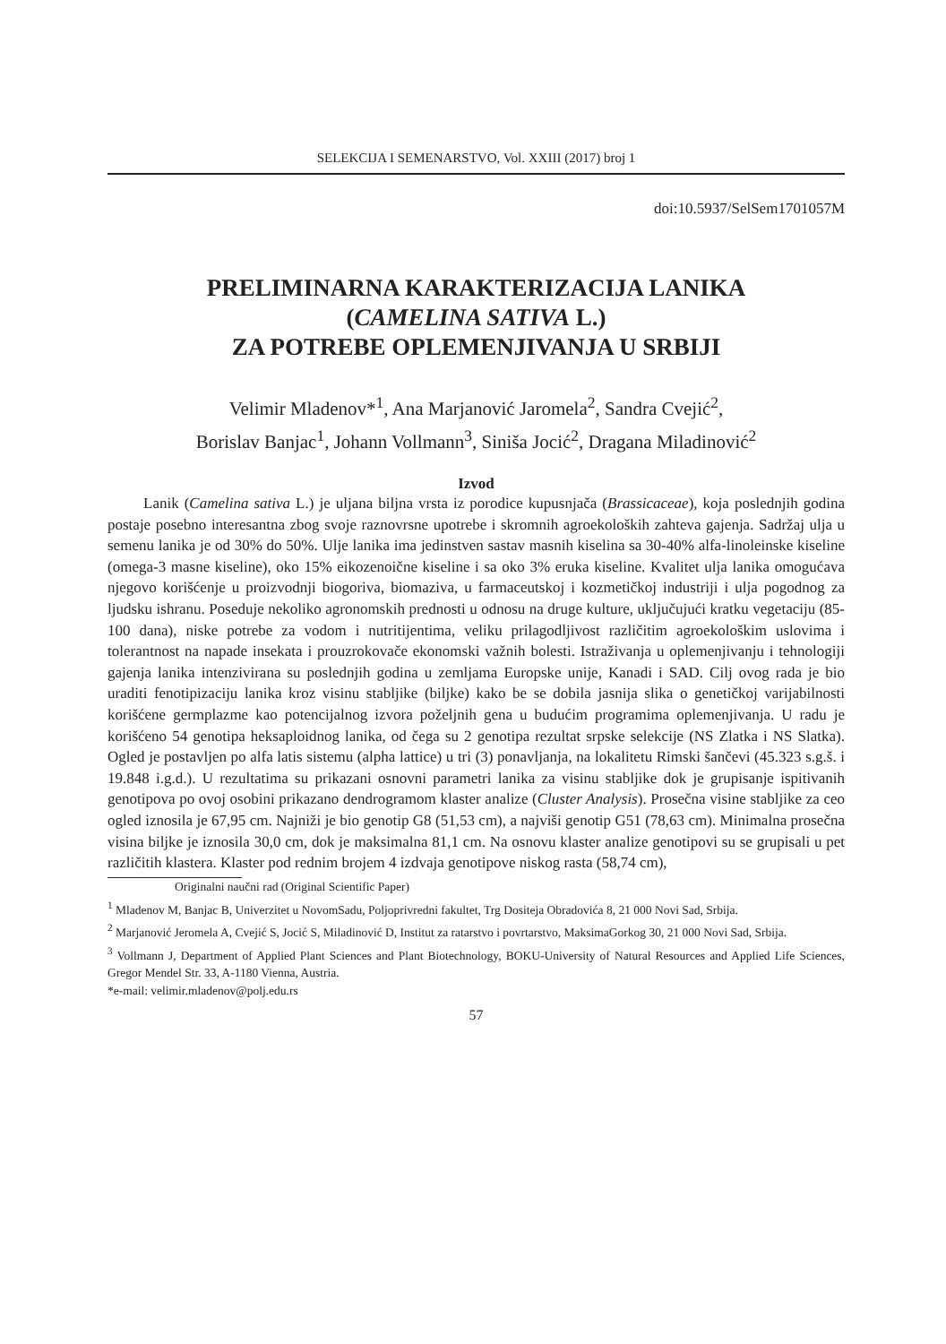SELEKCIJA I SEMENARSTVO, Vol. XXIII (2017) broj 1
doi:10.5937/SelSem1701057M
PRELIMINARNA KARAKTERIZACIJA LANIKA
(CAMELINA SATIVA L.)
ZA POTREBE OPLEMENJIVANJA U SRBIJI
Velimir Mladenov*<sup>1</sup>, Ana Marjanović Jaromela<sup>2</sup>, Sandra Cvejić<sup>2</sup>,
Borislav Banjac<sup>1</sup>, Johann Vollmann<sup>3</sup>, Siniša Jocić<sup>2</sup>, Dragana Miladinović<sup>2</sup>
Izvod
Lanik (Camelina sativa L.) je uljana biljna vrsta iz porodice kupusnjača (Brassicaceae), koja poslednjih godina postaje posebno interesantna zbog svoje raznovrsne upotrebe i skromnih agroekoloških zahteva gajenja. Sadržaj ulja u semenu lanika je od 30% do 50%. Ulje lanika ima jedinstven sastav masnih kiselina sa 30-40% alfa-linoleinske kiseline (omega-3 masne kiseline), oko 15% eikozenoične kiseline i sa oko 3% eruka kiseline. Kvalitet ulja lanika omogućava njegovo korišćenje u proizvodnji biogoriva, biomaziva, u farmaceutskoj i kozmetičkoj industriji i ulja pogodnog za ljudsku ishranu. Poseduje nekoliko agronomskih prednosti u odnosu na druge kulture, uključujući kratku vegetaciju (85-100 dana), niske potrebe za vodom i nutritijentima, veliku prilagodljivost različitim agroekološkim uslovima i tolerantnost na napade insekata i prouzrokovače ekonomski važnih bolesti. Istraživanja u oplemenjivanju i tehnologiji gajenja lanika intenzivirana su poslednjih godina u zemljama Europske unije, Kanadi i SAD. Cilj ovog rada je bio uraditi fenotipizaciju lanika kroz visinu stabljike (biljke) kako be se dobila jasnija slika o genetičkoj varijabilnosti korišćene germplazme kao potencijalnog izvora poželjnih gena u budućim programima oplemenjivanja. U radu je korišćeno 54 genotipa heksaploidnog lanika, od čega su 2 genotipa rezultat srpske selekcije (NS Zlatka i NS Slatka). Ogled je postavljen po alfa latis sistemu (alpha lattice) u tri (3) ponavljanja, na lokalitetu Rimski šančevi (45.323 s.g.š. i 19.848 i.g.d.). U rezultatima su prikazani osnovni parametri lanika za visinu stabljike dok je grupisanje ispitivanih genotipova po ovoj osobini prikazano dendrogramom klaster analize (Cluster Analysis). Prosečna visine stabljike za ceo ogled iznosila je 67,95 cm. Najniži je bio genotip G8 (51,53 cm), a najviši genotip G51 (78,63 cm). Minimalna prosečna visina biljke je iznosila 30,0 cm, dok je maksimalna 81,1 cm. Na osnovu klaster analize genotipovi su se grupisali u pet različitih klastera. Klaster pod rednim brojem 4 izdvaja genotipove niskog rasta (58,74 cm),
Originalni naučni rad (Original Scientific Paper)
<sup>1</sup> Mladenov M, Banjac B, Univerzitet u NovomSadu, Poljoprivredni fakultet, Trg Dositeja Obradovića 8, 21 000 Novi Sad, Srbija.
<sup>2</sup> Marjanović Jeromela A, Cvejić S, Jocić S, Miladinović D, Institut za ratarstvo i povrtarstvo, MaksimaGorkog 30, 21 000 Novi Sad, Srbija.
<sup>3</sup> Vollmann J, Department of Applied Plant Sciences and Plant Biotechnology, BOKU-University of Natural Resources and Applied Life Sciences, Gregor Mendel Str. 33, A-1180 Vienna, Austria.
*e-mail: velimir.mladenov@polj.edu.rs
57